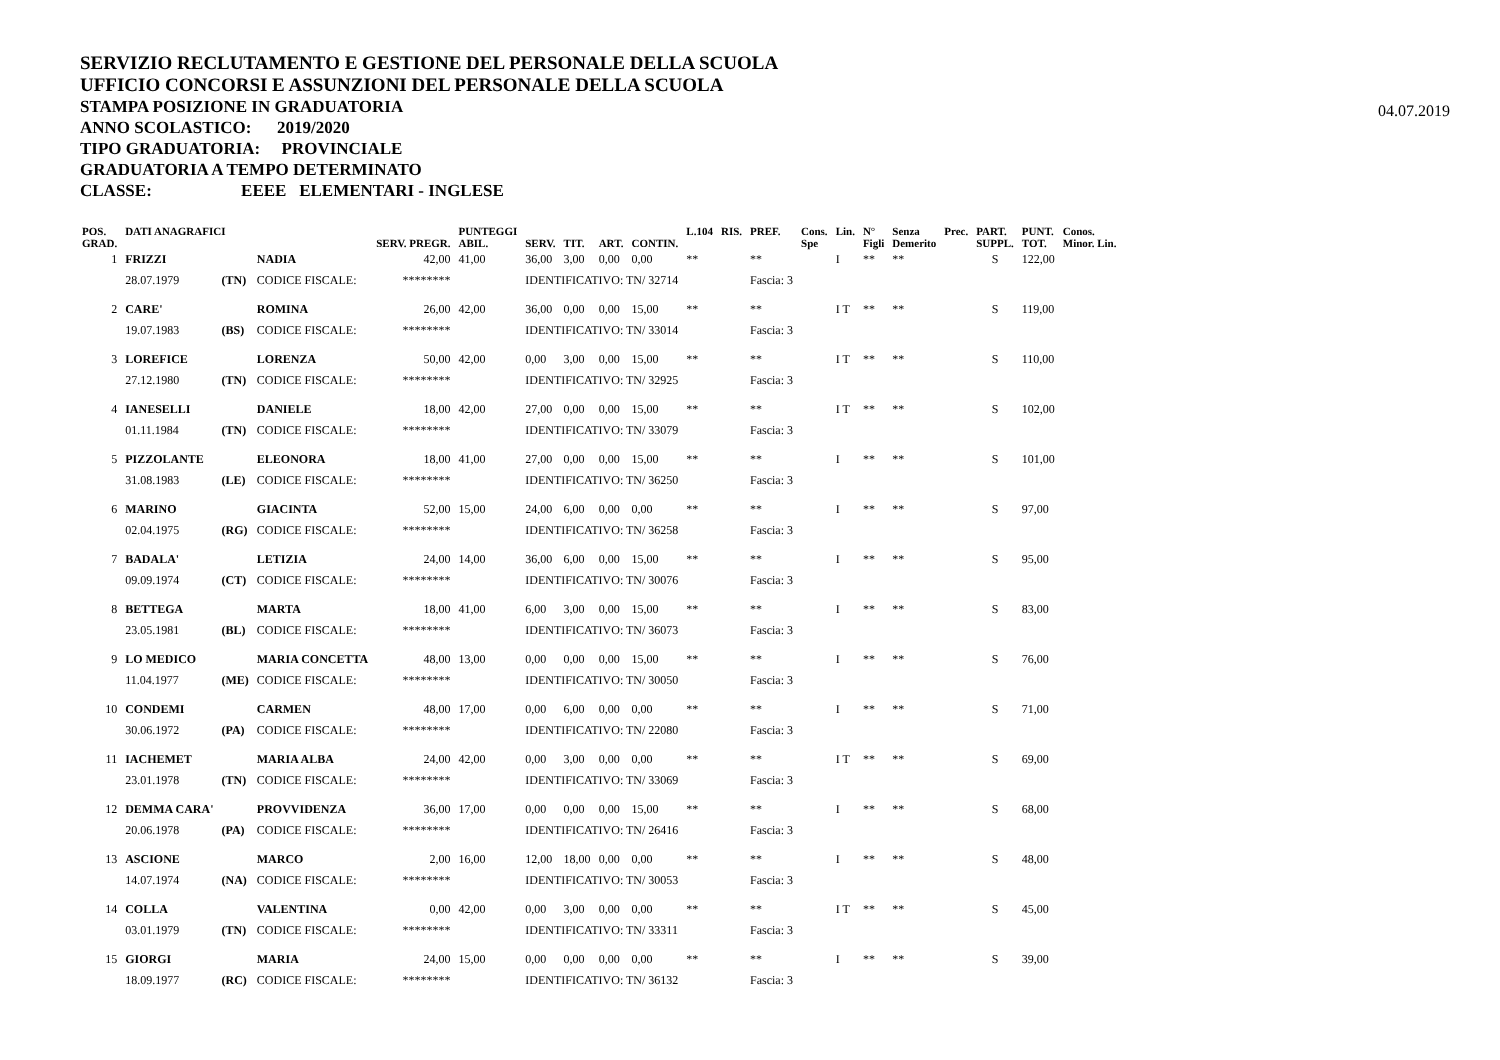SERVIZIO RECLUTAMENTO E GESTIONE DEL PERSONALE DELLA SCUOLA
UFFICIO CONCORSI E ASSUNZIONI DEL PERSONALE DELLA SCUOLA
STAMPA POSIZIONE IN GRADUATORIA
ANNO SCOLASTICO: 2019/2020
TIPO GRADUATORIA: PROVINCIALE
GRADUATORIA A TEMPO DETERMINATO
CLASSE: EEEE ELEMENTARI - INGLESE
04.07.2019
| POS. GRAD. | DATI ANAGRAFICI | | | SERV. PREGR. | PUNTEGGI ABIL. | SERV. | TIT. | ART. | CONTIN. | L.104 | RIS. | PREF. | Cons. Spe | Lin. | N° Figli | Senza Demerito | Prec. | PART. SUPPL. | PUNT. TOT. | Conos. Minor. Lin. |
| --- | --- | --- | --- | --- | --- | --- | --- | --- | --- | --- | --- | --- | --- | --- | --- | --- | --- | --- | --- | --- |
| 1 | FRIZZI | | NADIA | 42,00 | 41,00 | 36,00 | 3,00 | 0,00 | 0,00 | ** | | ** | | I | ** | ** | | S | 122,00 | |
| | 28.07.1979 | (TN) | CODICE FISCALE: | ******** | | IDENTIFICATIVO: TN/ 32714 | | | | | | Fascia: 3 | | | | | | | | |
| 2 | CARE' | | ROMINA | 26,00 | 42,00 | 36,00 | 0,00 | 0,00 | 15,00 | ** | | ** | | I T | ** | ** | | S | 119,00 | |
| | 19.07.1983 | (BS) | CODICE FISCALE: | ******** | | IDENTIFICATIVO: TN/ 33014 | | | | | | Fascia: 3 | | | | | | | | |
| 3 | LOREFICE | | LORENZA | 50,00 | 42,00 | 0,00 | 3,00 | 0,00 | 15,00 | ** | | ** | | I T | ** | ** | | S | 110,00 | |
| | 27.12.1980 | (TN) | CODICE FISCALE: | ******** | | IDENTIFICATIVO: TN/ 32925 | | | | | | Fascia: 3 | | | | | | | | |
| 4 | IANESELLI | | DANIELE | 18,00 | 42,00 | 27,00 | 0,00 | 0,00 | 15,00 | ** | | ** | | I T | ** | ** | | S | 102,00 | |
| | 01.11.1984 | (TN) | CODICE FISCALE: | ******** | | IDENTIFICATIVO: TN/ 33079 | | | | | | Fascia: 3 | | | | | | | | |
| 5 | PIZZOLANTE | | ELEONORA | 18,00 | 41,00 | 27,00 | 0,00 | 0,00 | 15,00 | ** | | ** | | I | ** | ** | | S | 101,00 | |
| | 31.08.1983 | (LE) | CODICE FISCALE: | ******** | | IDENTIFICATIVO: TN/ 36250 | | | | | | Fascia: 3 | | | | | | | | |
| 6 | MARINO | | GIACINTA | 52,00 | 15,00 | 24,00 | 6,00 | 0,00 | 0,00 | ** | | ** | | I | ** | ** | | S | 97,00 | |
| | 02.04.1975 | (RG) | CODICE FISCALE: | ******** | | IDENTIFICATIVO: TN/ 36258 | | | | | | Fascia: 3 | | | | | | | | |
| 7 | BADALA' | | LETIZIA | 24,00 | 14,00 | 36,00 | 6,00 | 0,00 | 15,00 | ** | | ** | | I | ** | ** | | S | 95,00 | |
| | 09.09.1974 | (CT) | CODICE FISCALE: | ******** | | IDENTIFICATIVO: TN/ 30076 | | | | | | Fascia: 3 | | | | | | | | |
| 8 | BETTEGA | | MARTA | 18,00 | 41,00 | 6,00 | 3,00 | 0,00 | 15,00 | ** | | ** | | I | ** | ** | | S | 83,00 | |
| | 23.05.1981 | (BL) | CODICE FISCALE: | ******** | | IDENTIFICATIVO: TN/ 36073 | | | | | | Fascia: 3 | | | | | | | | |
| 9 | LO MEDICO | | MARIA CONCETTA | 48,00 | 13,00 | 0,00 | 0,00 | 0,00 | 15,00 | ** | | ** | | I | ** | ** | | S | 76,00 | |
| | 11.04.1977 | (ME) | CODICE FISCALE: | ******** | | IDENTIFICATIVO: TN/ 30050 | | | | | | Fascia: 3 | | | | | | | | |
| 10 | CONDEMI | | CARMEN | 48,00 | 17,00 | 0,00 | 6,00 | 0,00 | 0,00 | ** | | ** | | I | ** | ** | | S | 71,00 | |
| | 30.06.1972 | (PA) | CODICE FISCALE: | ******** | | IDENTIFICATIVO: TN/ 22080 | | | | | | Fascia: 3 | | | | | | | | |
| 11 | IACHEMET | | MARIA ALBA | 24,00 | 42,00 | 0,00 | 3,00 | 0,00 | 0,00 | ** | | ** | | I T | ** | ** | | S | 69,00 | |
| | 23.01.1978 | (TN) | CODICE FISCALE: | ******** | | IDENTIFICATIVO: TN/ 33069 | | | | | | Fascia: 3 | | | | | | | | |
| 12 | DEMMA CARA' | | PROVVIDENZA | 36,00 | 17,00 | 0,00 | 0,00 | 0,00 | 15,00 | ** | | ** | | I | ** | ** | | S | 68,00 | |
| | 20.06.1978 | (PA) | CODICE FISCALE: | ******** | | IDENTIFICATIVO: TN/ 26416 | | | | | | Fascia: 3 | | | | | | | | |
| 13 | ASCIONE | | MARCO | 2,00 | 16,00 | 12,00 | 18,00 | 0,00 | 0,00 | ** | | ** | | I | ** | ** | | S | 48,00 | |
| | 14.07.1974 | (NA) | CODICE FISCALE: | ******** | | IDENTIFICATIVO: TN/ 30053 | | | | | | Fascia: 3 | | | | | | | | |
| 14 | COLLA | | VALENTINA | 0,00 | 42,00 | 0,00 | 3,00 | 0,00 | 0,00 | ** | | ** | | I T | ** | ** | | S | 45,00 | |
| | 03.01.1979 | (TN) | CODICE FISCALE: | ******** | | IDENTIFICATIVO: TN/ 33311 | | | | | | Fascia: 3 | | | | | | | | |
| 15 | GIORGI | | MARIA | 24,00 | 15,00 | 0,00 | 0,00 | 0,00 | 0,00 | ** | | ** | | I | ** | ** | | S | 39,00 | |
| | 18.09.1977 | (RC) | CODICE FISCALE: | ******** | | IDENTIFICATIVO: TN/ 36132 | | | | | | Fascia: 3 | | | | | | | | |